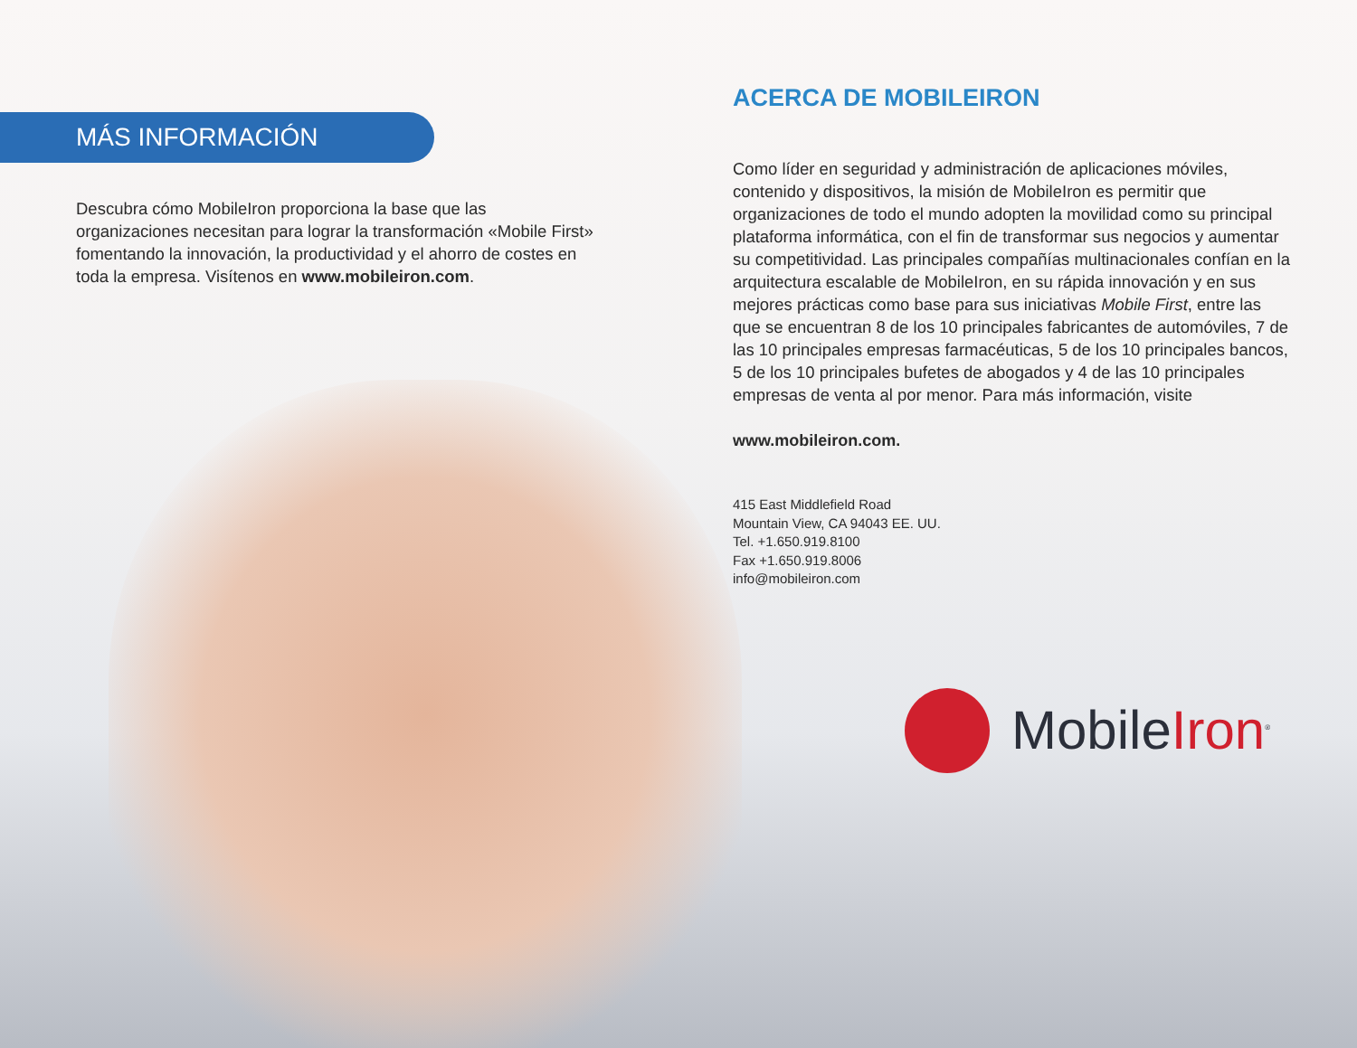MÁS INFORMACIÓN
Descubra cómo MobileIron proporciona la base que las organizaciones necesitan para lograr la transformación «Mobile First» fomentando la innovación, la productividad y el ahorro de costes en toda la empresa. Visítenos en www.mobileiron.com.
ACERCA DE MOBILEIRON
Como líder en seguridad y administración de aplicaciones móviles, contenido y dispositivos, la misión de MobileIron es permitir que organizaciones de todo el mundo adopten la movilidad como su principal plataforma informática, con el fin de transformar sus negocios y aumentar su competitividad. Las principales compañías multinacionales confían en la arquitectura escalable de MobileIron, en su rápida innovación y en sus mejores prácticas como base para sus iniciativas Mobile First, entre las que se encuentran 8 de los 10 principales fabricantes de automóviles, 7 de las 10 principales empresas farmacéuticas, 5 de los 10 principales bancos, 5 de los 10 principales bufetes de abogados y 4 de las 10 principales empresas de venta al por menor. Para más información, visite
www.mobileiron.com.
415 East Middlefield Road
Mountain View, CA 94043 EE. UU.
Tel. +1.650.919.8100
Fax +1.650.919.8006
info@mobileiron.com
MobileIron<sup>®</sup>